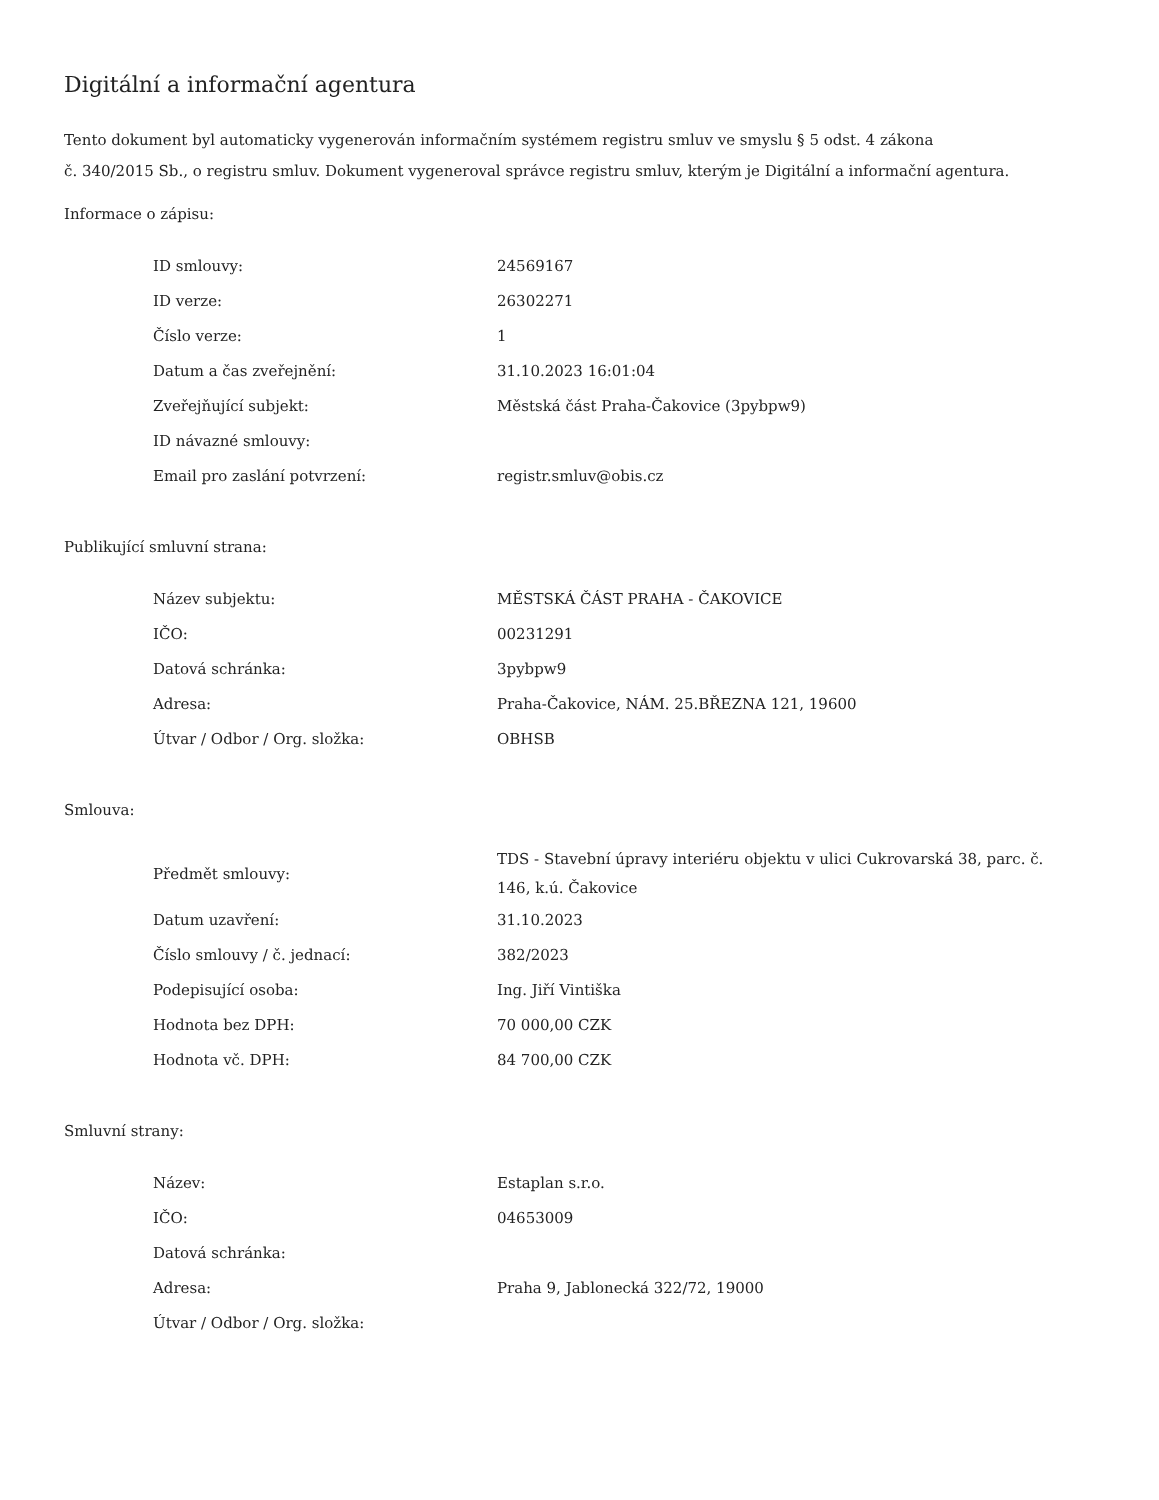Digitální a informační agentura
Tento dokument byl automaticky vygenerován informačním systémem registru smluv ve smyslu § 5 odst. 4 zákona
č. 340/2015 Sb., o registru smluv. Dokument vygeneroval správce registru smluv, kterým je Digitální a informační agentura.
Informace o zápisu:
| ID smlouvy: | 24569167 |
| ID verze: | 26302271 |
| Číslo verze: | 1 |
| Datum a čas zveřejnění: | 31.10.2023 16:01:04 |
| Zveřejňující subjekt: | Městská část Praha-Čakovice (3pybpw9) |
| ID návazné smlouvy: | |
| Email pro zaslání potvrzení: | registr.smluv@obis.cz |
Publikující smluvní strana:
| Název subjektu: | MĚSTSKÁ ČÁST PRAHA - ČAKOVICE |
| IČO: | 00231291 |
| Datová schránka: | 3pybpw9 |
| Adresa: | Praha-Čakovice, NÁM. 25.BŘEZNA 121, 19600 |
| Útvar / Odbor / Org. složka: | OBHSB |
Smlouva:
| Předmět smlouvy: | TDS - Stavební úpravy interiéru objektu v ulici Cukrovarská 38, parc. č. 146, k.ú. Čakovice |
| Datum uzavření: | 31.10.2023 |
| Číslo smlouvy / č. jednací: | 382/2023 |
| Podepisující osoba: | Ing. Jiří Vintiška |
| Hodnota bez DPH: | 70 000,00 CZK |
| Hodnota vč. DPH: | 84 700,00 CZK |
Smluvní strany:
| Název: | Estaplan s.r.o. |
| IČO: | 04653009 |
| Datová schránka: | |
| Adresa: | Praha 9, Jablonecká 322/72, 19000 |
| Útvar / Odbor / Org. složka: | |